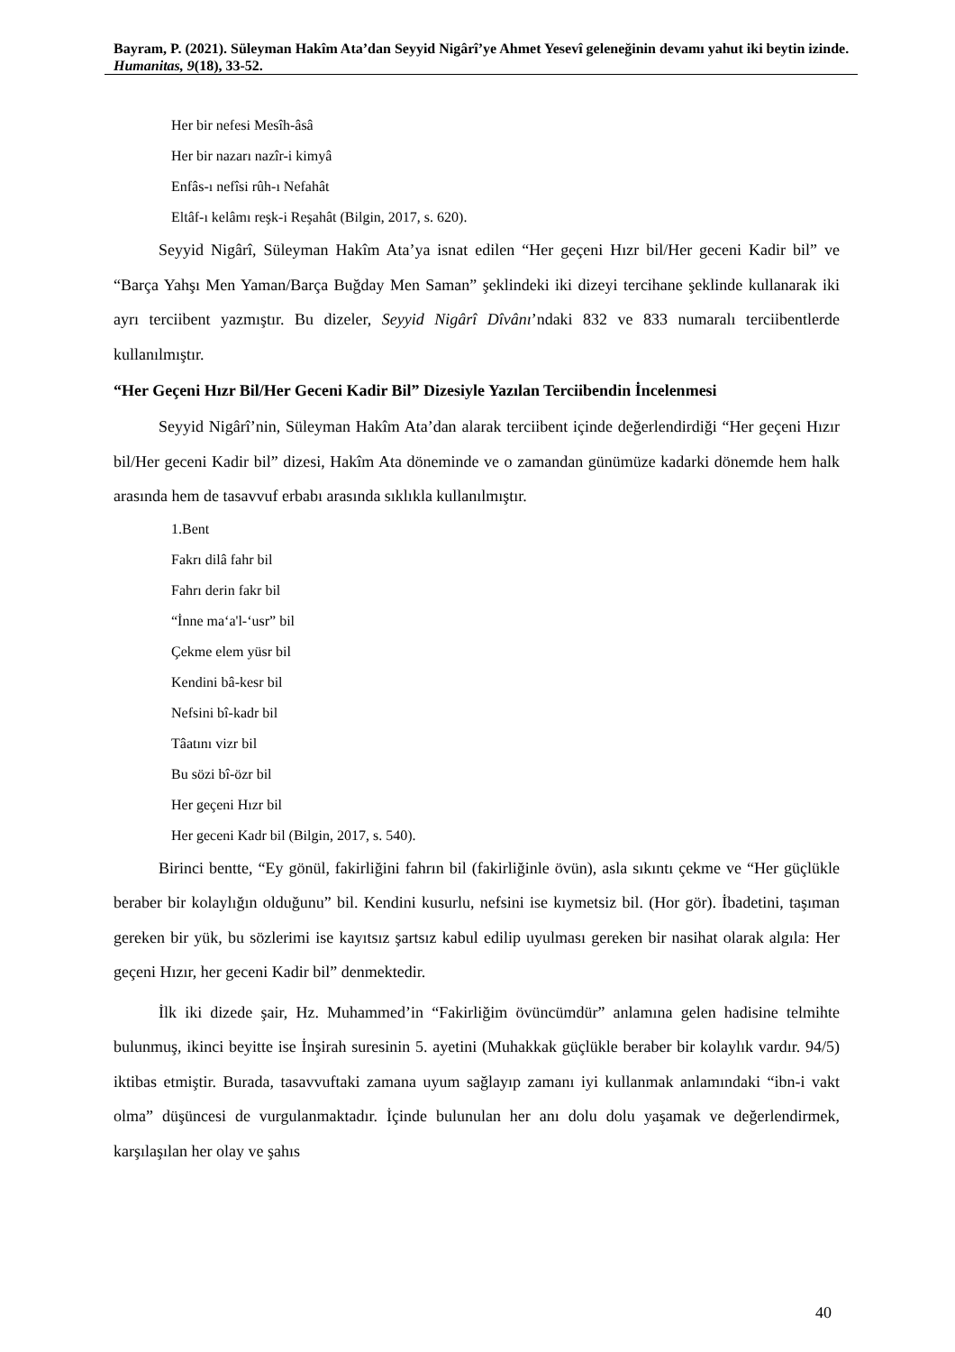Bayram, P. (2021). Süleyman Hakîm Ata’dan Seyyid Nigârî’ye Ahmet Yesevî geleneğinin devamı yahut iki beytin izinde. Humanitas, 9(18), 33-52.
Her bir nefesi Mesîh-âsâ
Her bir nazarı nazîr-i kimyâ
Enfâs-ı nefîsi rûh-ı Nefahât
Eltâf-ı kelâmı reşk-i Reşahât (Bilgin, 2017, s. 620).
Seyyid Nigârî, Süleyman Hakîm Ata’ya isnat edilen “Her geçeni Hızr bil/Her geceni Kadir bil” ve “Barça Yahşı Men Yaman/Barça Buğday Men Saman” şeklindeki iki dizeyi tercihane şeklinde kullanarak iki ayrı terciibent yazmıştır. Bu dizeler, Seyyid Nigârî Dîvânı’ndaki 832 ve 833 numaralı terciibentlerde kullanılmıştır.
“Her Geçeni Hızr Bil/Her Geceni Kadir Bil” Dizesiyle Yazılan Terciibendin İncelenmesi
Seyyid Nigârî’nin, Süleyman Hakîm Ata’dan alarak terciibent içinde değerlendirdiği “Her geçeni Hızır bil/Her geceni Kadir bil” dizesi, Hakîm Ata döneminde ve o zamandan günümüze kadarki dönemde hem halk arasında hem de tasavvuf erbabı arasında sıklıkla kullanılmıştır.
1.Bent
Fakrı dilâ fahr bil
Fahrı derin fakr bil
“İnne ma‘a'l-‘usr” bil
Çekme elem yüsr bil
Kendini bâ-kesr bil
Nefsini bî-kadr bil
Tâatını vizr bil
Bu sözi bî-özr bil
Her geçeni Hızr bil
Her geceni Kadr bil (Bilgin, 2017, s. 540).
Birinci bentte, “Ey gönül, fakirliğini fahrın bil (fakirliğinle övün), asla sıkıntı çekme ve “Her güçlükle beraber bir kolaylığın olduğunu” bil. Kendini kusurlu, nefsini ise kıymetsiz bil. (Hor gör). İbadetini, taşıman gereken bir yük, bu sözlerimi ise kayıtsız şartsız kabul edilip uyulması gereken bir nasihat olarak algıla: Her geçeni Hızır, her geceni Kadir bil” denmektedir.
İlk iki dizede şair, Hz. Muhammed’in “Fakirliğim övüncümdür” anlamına gelen hadisine telmihte bulunmuş, ikinci beyitte ise İnşirah suresinin 5. ayetini (Muhakkak güçlükle beraber bir kolaylık vardır. 94/5) iktibas etmiştir. Burada, tasavvuftaki zamana uyum sağlayıp zamanı iyi kullanmak anlamındaki “ibn-i vakt olma” düşüncesi de vurgulanmaktadır. İçinde bulunulan her anı dolu dolu yaşamak ve değerlendirmek, karşılaşılan her olay ve şahıs
40